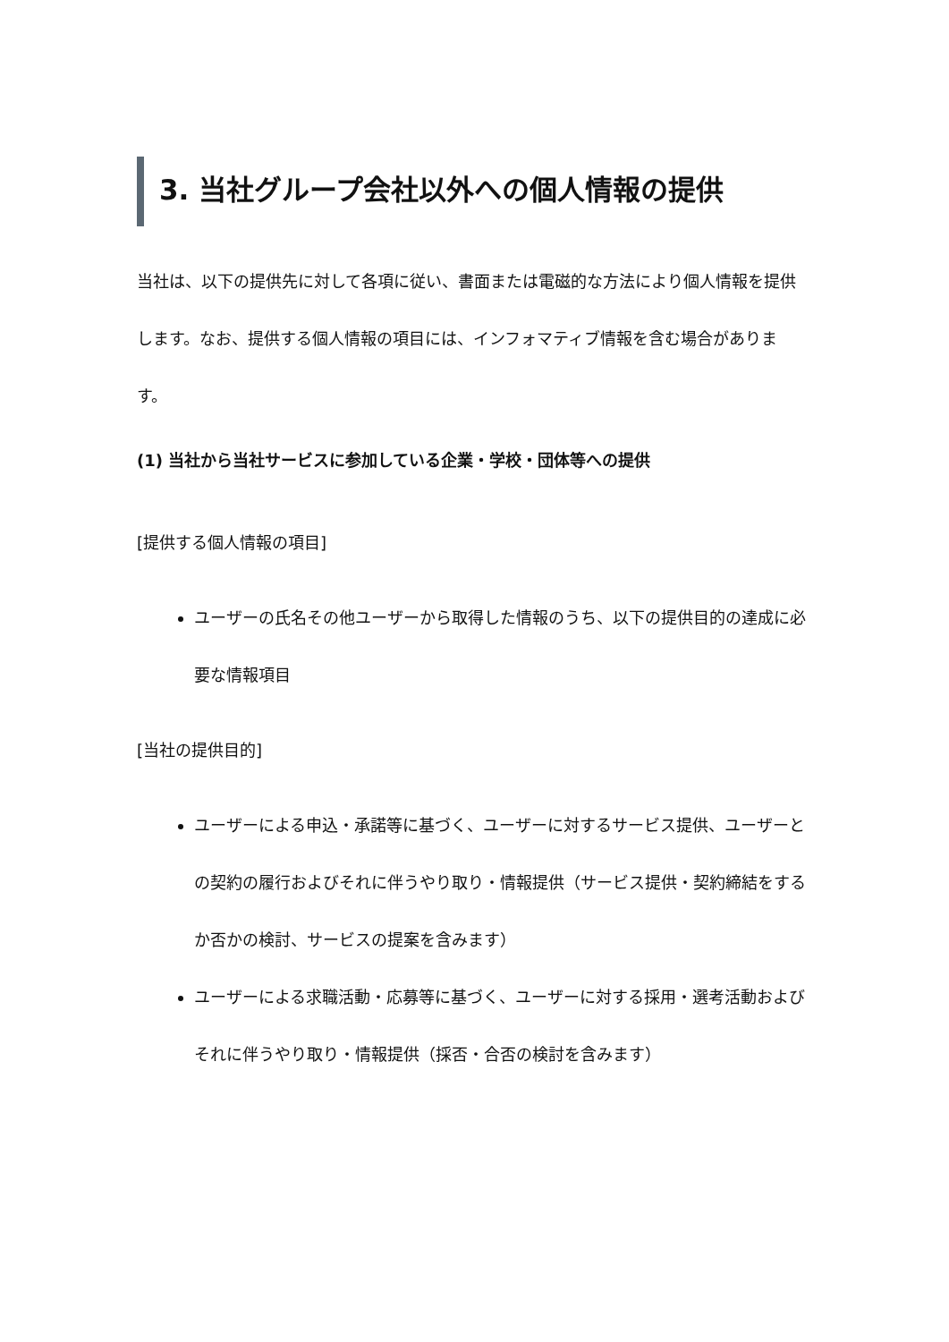3. 当社グループ会社以外への個人情報の提供
当社は、以下の提供先に対して各項に従い、書面または電磁的な方法により個人情報を提供します。なお、提供する個人情報の項目には、インフォマティブ情報を含む場合があります。
(1) 当社から当社サービスに参加している企業・学校・団体等への提供
[提供する個人情報の項目]
ユーザーの氏名その他ユーザーから取得した情報のうち、以下の提供目的の達成に必要な情報項目
[当社の提供目的]
ユーザーによる申込・承諾等に基づく、ユーザーに対するサービス提供、ユーザーとの契約の履行およびそれに伴うやり取り・情報提供（サービス提供・契約締結をするか否かの検討、サービスの提案を含みます）
ユーザーによる求職活動・応募等に基づく、ユーザーに対する採用・選考活動およびそれに伴うやり取り・情報提供（採否・合否の検討を含みます）